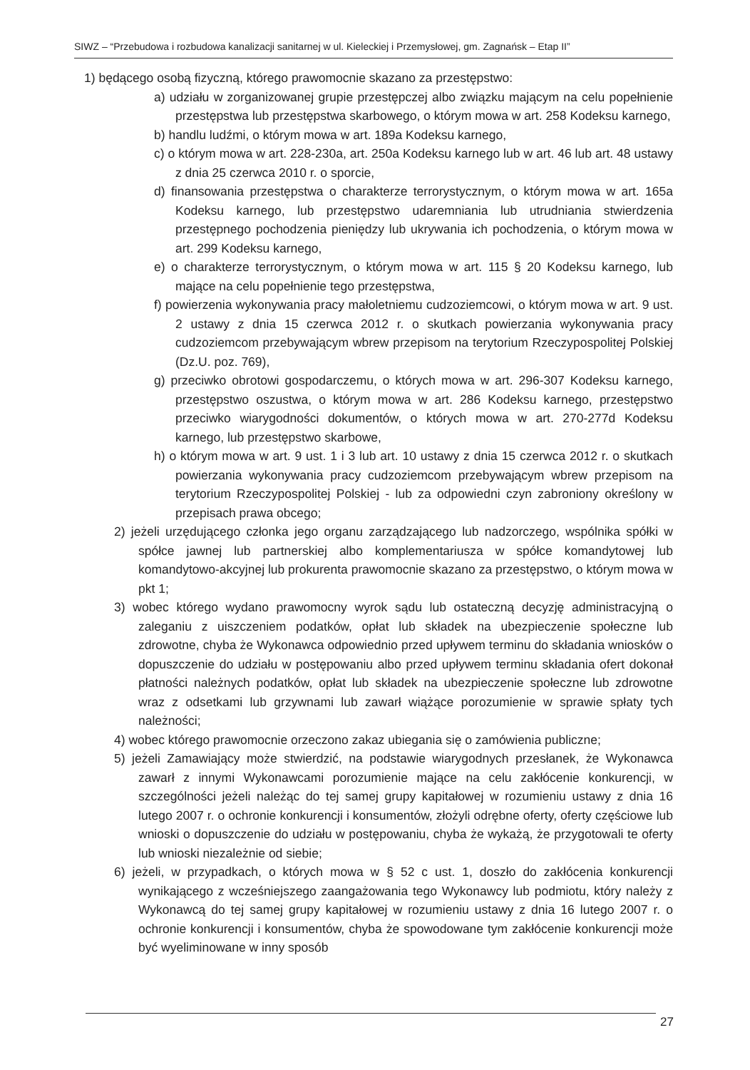SIWZ – “Przebudowa i rozbudowa kanalizacji sanitarnej w ul. Kieleckiej i Przemysłowej, gm. Zagnańsk – Etap II”
1) będącego osobą fizyczną, którego prawomocnie skazano za przestępstwo:
a) udziału w zorganizowanej grupie przestępczej albo związku mającym na celu popełnienie przestępstwa lub przestępstwa skarbowego, o którym mowa w art. 258 Kodeksu karnego,
b) handlu ludźmi, o którym mowa w art. 189a Kodeksu karnego,
c) o którym mowa w art. 228-230a, art. 250a Kodeksu karnego lub w art. 46 lub art. 48 ustawy z dnia 25 czerwca 2010 r. o sporcie,
d) finansowania przestępstwa o charakterze terrorystycznym, o którym mowa w art. 165a Kodeksu karnego, lub przestępstwo udaremniania lub utrudniania stwierdzenia przestępnego pochodzenia pieniędzy lub ukrywania ich pochodzenia, o którym mowa w art. 299 Kodeksu karnego,
e) o charakterze terrorystycznym, o którym mowa w art. 115 § 20 Kodeksu karnego, lub mające na celu popełnienie tego przestępstwa,
f) powierzenia wykonywania pracy małoletniemu cudzoziemcowi, o którym mowa w art. 9 ust. 2 ustawy z dnia 15 czerwca 2012 r. o skutkach powierzania wykonywania pracy cudzoziemcom przebywającym wbrew przepisom na terytorium Rzeczypospolitej Polskiej (Dz.U. poz. 769),
g) przeciwko obrotowi gospodarczemu, o których mowa w art. 296-307 Kodeksu karnego, przestępstwo oszustwa, o którym mowa w art. 286 Kodeksu karnego, przestępstwo przeciwko wiarygodności dokumentów, o których mowa w art. 270-277d Kodeksu karnego, lub przestępstwo skarbowe,
h) o którym mowa w art. 9 ust. 1 i 3 lub art. 10 ustawy z dnia 15 czerwca 2012 r. o skutkach powierzania wykonywania pracy cudzoziemcom przebywającym wbrew przepisom na terytorium Rzeczypospolitej Polskiej - lub za odpowiedni czyn zabroniony określony w przepisach prawa obcego;
2) jeżeli urzędującego członka jego organu zarządzającego lub nadzorczego, wspólnika spółki w spółce jawnej lub partnerskiej albo komplementariusza w spółce komandytowej lub komandytowo-akcyjnej lub prokurenta prawomocnie skazano za przestępstwo, o którym mowa w pkt 1;
3) wobec którego wydano prawomocny wyrok sądu lub ostateczną decyzję administracyjną o zaleganiu z uiszczeniem podatków, opłat lub składek na ubezpieczenie społeczne lub zdrowotne, chyba że Wykonawca odpowiednio przed upływem terminu do składania wniosków o dopuszczenie do udziału w postępowaniu albo przed upływem terminu składania ofert dokonał płatności należnych podatków, opłat lub składek na ubezpieczenie społeczne lub zdrowotne wraz z odsetkami lub grzywnami lub zawarł wiążące porozumienie w sprawie spłaty tych należności;
4) wobec którego prawomocnie orzeczono zakaz ubiegania się o zamówienia publiczne;
5) jeżeli Zamawiający może stwierdzić, na podstawie wiarygodnych przesłanek, że Wykonawca zawarł z innymi Wykonawcami porozumienie mające na celu zakłócenie konkurencji, w szczególności jeżeli należąc do tej samej grupy kapitałowej w rozumieniu ustawy z dnia 16 lutego 2007 r. o ochronie konkurencji i konsumentów, złożyli odrębne oferty, oferty częściowe lub wnioski o dopuszczenie do udziału w postępowaniu, chyba że wykażą, że przygotowali te oferty lub wnioski niezależnie od siebie;
6) jeżeli, w przypadkach, o których mowa w § 52 c ust. 1, doszło do zakłócenia konkurencji wynikającego z wcześniejszego zaangażowania tego Wykonawcy lub podmiotu, który należy z Wykonawcą do tej samej grupy kapitałowej w rozumieniu ustawy z dnia 16 lutego 2007 r. o ochronie konkurencji i konsumentów, chyba że spowodowane tym zakłócenie konkurencji może być wyeliminowane w inny sposób
27